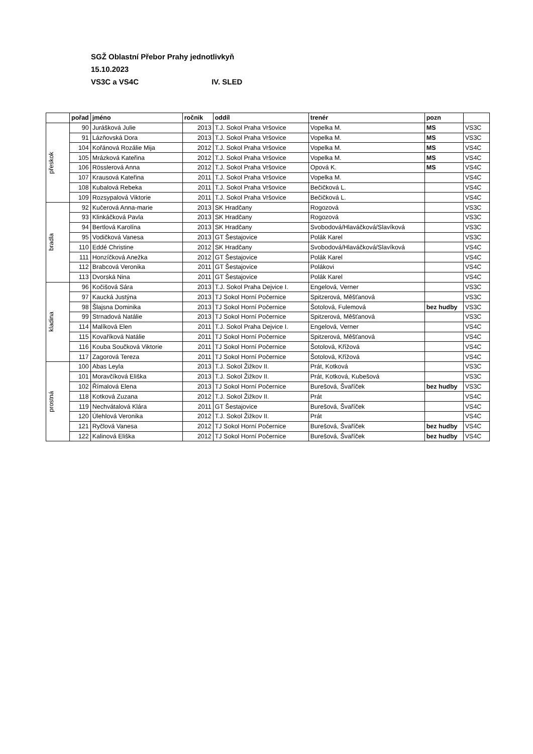SGŽ Oblastní Přebor Prahy jednotlivkyň
15.10.2023
VS3C a VS4C IV. SLED
| | pořad | jméno | ročnik | oddíl | trenér | pozn | |
| --- | --- | --- | --- | --- | --- | --- | --- |
| přeskok | 90 | Jurášková Julie | 2013 | T.J. Sokol Praha Vršovice | Vopelka M. | MS | VS3C |
| | 91 | Lázňovská Dora | 2013 | T.J. Sokol Praha Vršovice | Vopelka M. | MS | VS3C |
| | 104 | Kořánová Rozálie Mija | 2012 | T.J. Sokol Praha Vršovice | Vopelka M. | MS | VS4C |
| | 105 | Mrázková Kateřina | 2012 | T.J. Sokol Praha Vršovice | Vopelka M. | MS | VS4C |
| | 106 | Rösslerová Anna | 2012 | T.J. Sokol Praha Vršovice | Opová K. | MS | VS4C |
| | 107 | Krausová Kateřina | 2011 | T.J. Sokol Praha Vršovice | Vopelka M. | | VS4C |
| | 108 | Kubalová Rebeka | 2011 | T.J. Sokol Praha Vršovice | Bečičková L. | | VS4C |
| | 109 | Rozsypalová Viktorie | 2011 | T.J. Sokol Praha Vršovice | Bečičková L. | | VS4C |
| bradla | 92 | Kučerová Anna-marie | 2013 | SK Hradčany | Rogozová | | VS3C |
| | 93 | Klinkáčková Pavla | 2013 | SK Hradčany | Rogozová | | VS3C |
| | 94 | Bertlová Karolína | 2013 | SK Hradčany | Svobodová/Hlaváčková/Slavíková | | VS3C |
| | 95 | Vodičková Vanesa | 2013 | GT Šestajovice | Polák Karel | | VS3C |
| | 110 | Eddé Christine | 2012 | SK Hradčany | Svobodová/Hlaváčková/Slavíková | | VS4C |
| | 111 | Honzíčková Anežka | 2012 | GT Šestajovice | Polák Karel | | VS4C |
| | 112 | Brabcová Veronika | 2011 | GT Šestajovice | Polákovi | | VS4C |
| | 113 | Dvorská Nina | 2011 | GT Šestajovice | Polák Karel | | VS4C |
| kladina | 96 | Kočišová Sára | 2013 | T.J. Sokol Praha Dejvice I. | Engelová, Verner | | VS3C |
| | 97 | Kaucká Justýna | 2013 | TJ Sokol Horní Počernice | Spitzerová, Měšťanová | | VS3C |
| | 98 | Šlajsna Dominika | 2013 | TJ Sokol Horní Počernice | Šotolová, Fulemová | bez hudby | VS3C |
| | 99 | Strnadová Natálie | 2013 | TJ Sokol Horní Počernice | Spitzerová, Měšťanová | | VS3C |
| | 114 | Malíková Elen | 2011 | T.J. Sokol Praha Dejvice I. | Engelová, Verner | | VS4C |
| | 115 | Kovaříková Natálie | 2011 | TJ Sokol Horní Počernice | Spitzerová, Měšťanová | | VS4C |
| | 116 | Kouba Součková Viktorie | 2011 | TJ Sokol Horní Počernice | Šotolová, Křížová | | VS4C |
| | 117 | Zagorová Tereza | 2011 | TJ Sokol Horní Počernice | Šotolová, Křížová | | VS4C |
| prostná | 100 | Abas Leyla | 2013 | T.J. Sokol Žižkov II. | Prát, Kotková | | VS3C |
| | 101 | Moravčíková Eliška | 2013 | T.J. Sokol Žižkov II. | Prát, Kotková, Kubešová | | VS3C |
| | 102 | Římalová Elena | 2013 | TJ Sokol Horní Počernice | Burešová, Švaříček | bez hudby | VS3C |
| | 118 | Kotková Zuzana | 2012 | T.J. Sokol Žižkov II. | Prát | | VS4C |
| | 119 | Nechvátalová Klára | 2011 | GT Šestajovice | Burešová, Švaříček | | VS4C |
| | 120 | Úlehlová Veronika | 2012 | T.J. Sokol Žižkov II. | Prát | | VS4C |
| | 121 | Ryčlová Vanesa | 2012 | TJ Sokol Horní Počernice | Burešová, Švaříček | bez hudby | VS4C |
| | 122 | Kalinová Eliška | 2012 | TJ Sokol Horní Počernice | Burešová, Švaříček | bez hudby | VS4C |